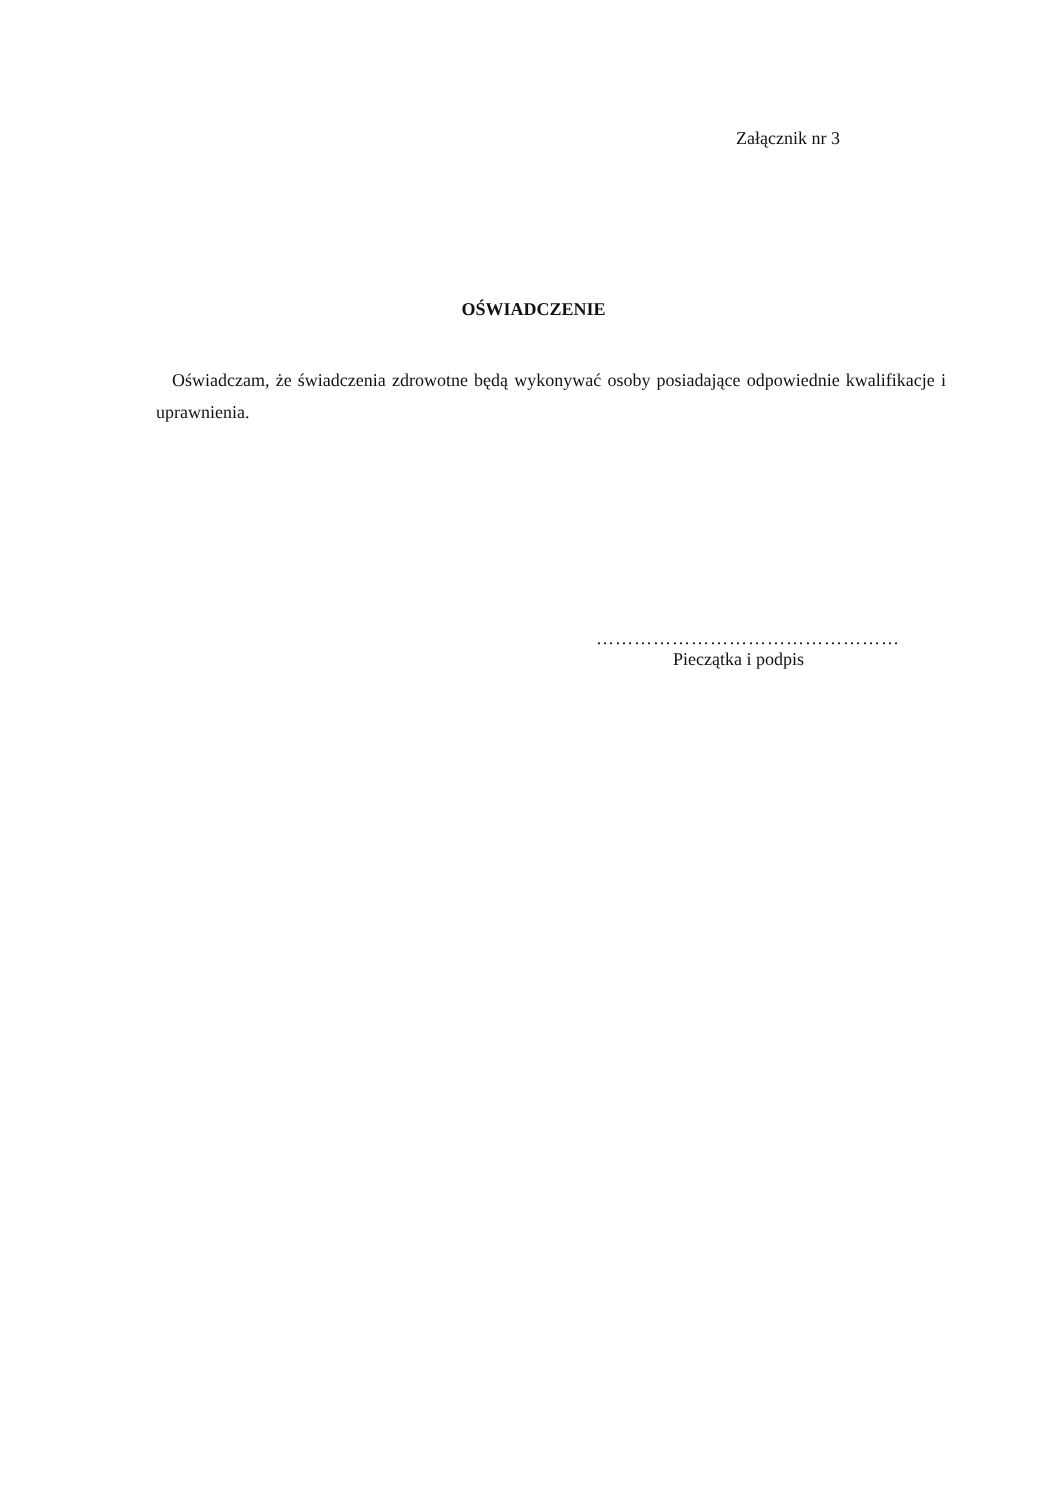Załącznik nr 3
OŚWIADCZENIE
Oświadczam, że świadczenia zdrowotne będą wykonywać osoby posiadające odpowiednie kwalifikacje i uprawnienia.
…………………………………………
Pieczątka i podpis